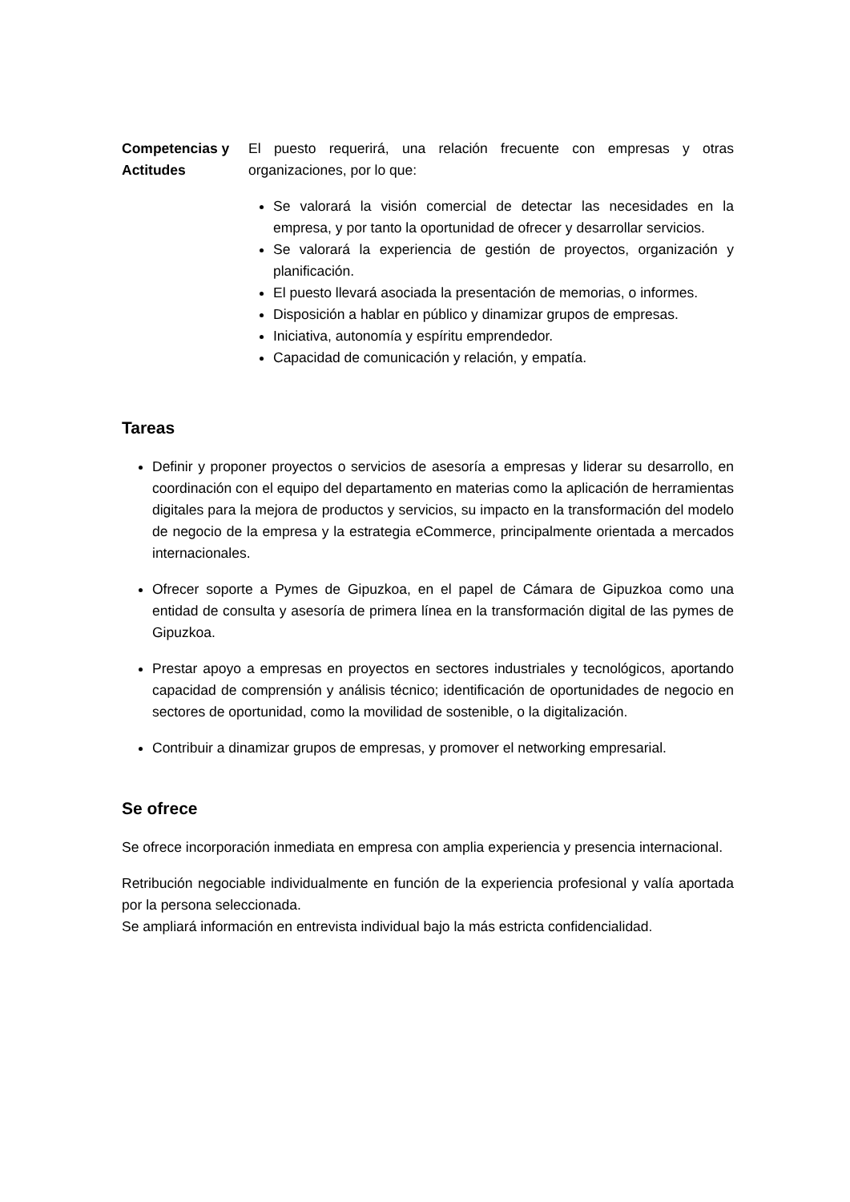Competencias y Actitudes
El puesto requerirá, una relación frecuente con empresas y otras organizaciones, por lo que:
Se valorará la visión comercial de detectar las necesidades en la empresa, y por tanto la oportunidad de ofrecer y desarrollar servicios.
Se valorará la experiencia de gestión de proyectos, organización y planificación.
El puesto llevará asociada la presentación de memorias, o informes.
Disposición a hablar en público y dinamizar grupos de empresas.
Iniciativa, autonomía y espíritu emprendedor.
Capacidad de comunicación y relación, y empatía.
Tareas
Definir y proponer proyectos o servicios de asesoría a empresas y liderar su desarrollo, en coordinación con el equipo del departamento en materias como la aplicación de herramientas digitales para la mejora de productos y servicios, su impacto en la transformación del modelo de negocio de la empresa y la estrategia eCommerce, principalmente orientada a mercados internacionales.
Ofrecer soporte a Pymes de Gipuzkoa, en el papel de Cámara de Gipuzkoa como una entidad de consulta y asesoría de primera línea en la transformación digital de las pymes de Gipuzkoa.
Prestar apoyo a empresas en proyectos en sectores industriales y tecnológicos, aportando capacidad de comprensión y análisis técnico; identificación de oportunidades de negocio en sectores de oportunidad, como la movilidad de sostenible, o la digitalización.
Contribuir a dinamizar grupos de empresas, y promover el networking empresarial.
Se ofrece
Se ofrece incorporación inmediata en empresa con amplia experiencia y presencia internacional.
Retribución negociable individualmente en función de la experiencia profesional y valía aportada por la persona seleccionada.
Se ampliará información en entrevista individual bajo la más estricta confidencialidad.